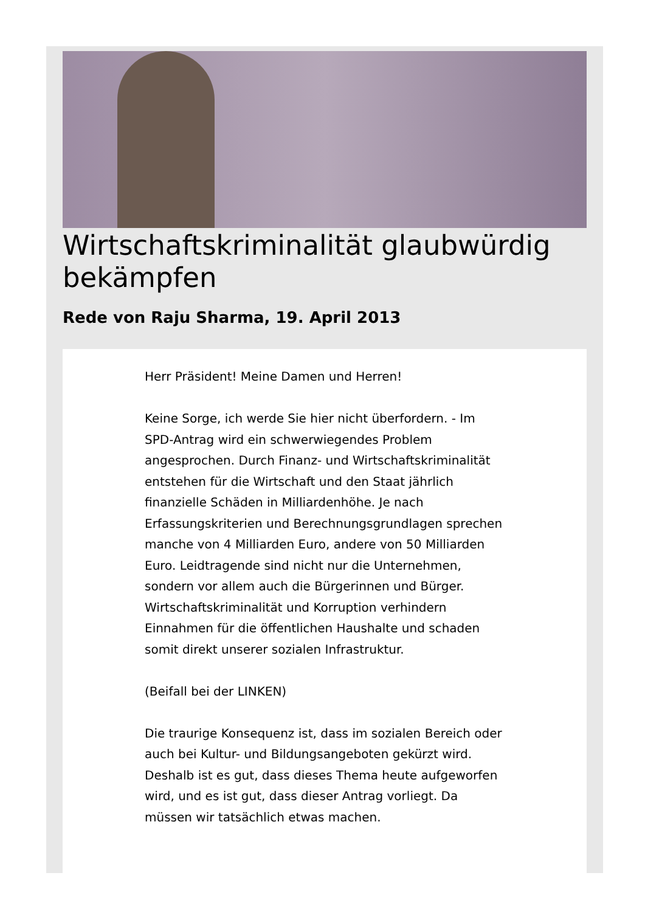Wirtschaftskriminalität glaubwürdig bekämpfen
Rede von Raju Sharma, 19. April 2013
Herr Präsident! Meine Damen und Herren!
Keine Sorge, ich werde Sie hier nicht überfordern. - Im SPD-Antrag wird ein schwerwiegendes Problem angesprochen. Durch Finanz- und Wirtschaftskriminalität entstehen für die Wirtschaft und den Staat jährlich finanzielle Schäden in Milliardenhöhe. Je nach Erfassungskriterien und Berechnungsgrundlagen sprechen manche von 4 Milliarden Euro, andere von 50 Milliarden Euro. Leidtragende sind nicht nur die Unternehmen, sondern vor allem auch die Bürgerinnen und Bürger. Wirtschaftskriminalität und Korruption verhindern Einnahmen für die öffentlichen Haushalte und schaden somit direkt unserer sozialen Infrastruktur.
(Beifall bei der LINKEN)
Die traurige Konsequenz ist, dass im sozialen Bereich oder auch bei Kultur- und Bildungsangeboten gekürzt wird. Deshalb ist es gut, dass dieses Thema heute aufgeworfen wird, und es ist gut, dass dieser Antrag vorliegt. Da müssen wir tatsächlich etwas machen.